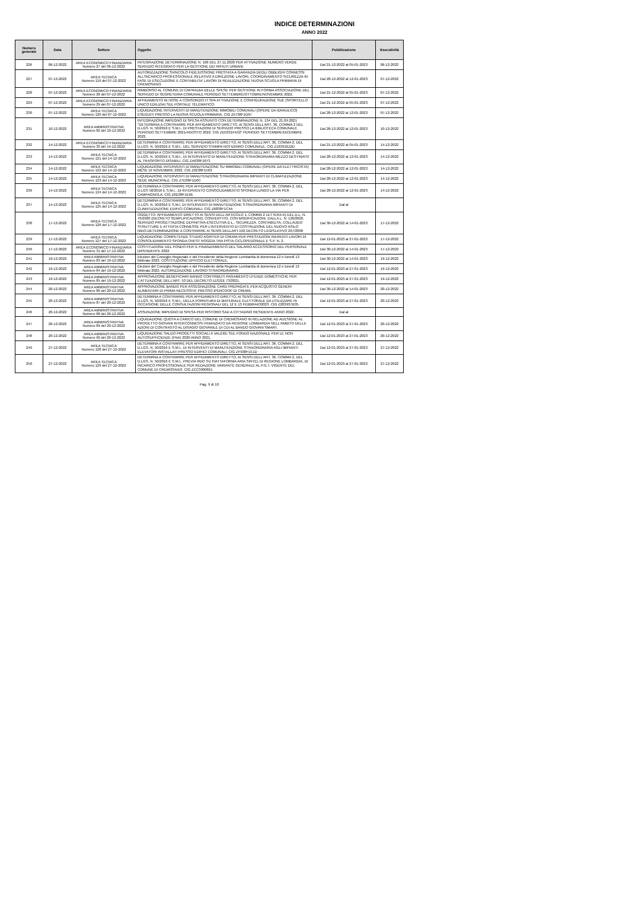INDICE DETERMINAZIONI
ANNO 2022
| Numero generale | Data | Settore | Oggetto | Pubblicazione | Esecutività |
| --- | --- | --- | --- | --- | --- |
| 226 | 06-12-2022 | AREA ECONOMICO FINANZIARIA Numero 27 del 06-12-2022 | INTEGRAZIONE DETERMINAZIONE N. 166 DEL 27.11.2020 PER ATTIVAZIONE NUMERO VERDE SERVIZIO INTEGRATO PER LA GESTIONE DEI RIFIUTI URBANI. | Dal 21-12-2022 al 05-01-2023 | 06-12-2022 |
| 227 | 07-12-2022 | AREA TECNICA Numero 119 del 07-12-2022 | AUTORIZZAZIONE SVINCOLO FIDEJUSSIONE PRESTATA A GARANZIA DEGLI OBBLIGHI CONNESSI ALL'INCARICO PROFESSIONALE RELATIVO A DIREZIONE LAVORI, COORDINAMENTO SICUREZZA IN FASE DI ESECUZIONE E CONTABILITA' LAVORI DI REALIZZAZIONE NUOVA SCUOLA PRIMARIA DI CREMOSANO. | Dal 28-12-2022 al 12-01-2023 | 07-12-2022 |
| 228 | 07-12-2022 | AREA ECONOMICO FINANZIARIA Numero 28 del 07-12-2022 | RIMBORSO AL COMUNE DI CAPRALBA DELLE SPESE PER GESTIONE IN FORMA ASSOCIAZIONE DEL SERVIZIO DI SEGRETERIA COMUNALE PERIODO SETTEMBRE/OTTOBRE/NOVEMBRE 2022. | Dal 21-12-2022 al 05-01-2023 | 07-12-2022 |
| 229 | 07-12-2022 | AREA ECONOMICO FINANZIARIA Numero 29 del 07-12-2022 | AFFIDAMENTO IN HOSE A CONSORZIO.IT SPA ATTIVAZIONE E CONFIGURAZIONE SUE (SPORTELLO UNICO EDILIZIA) SUL PORTALE TELEMATICO. | Dal 21-12-2022 al 05-01-2023 | 07-12-2022 |
| 230 | 07-12-2022 | AREA TECNICA Numero 120 del 07-12-2022 | LIQUIDAZIONE INTERVENTI DI MANUTENZIONE IMMOBILI COMUNALI (OPERE DA IDRAULICO) ESEGUITI PRESSO LA NUOVA SCUOLA PRIMARIA. CIG Z5738F1D97 | Dal 28-12-2022 al 12-01-2023 | 07-12-2022 |
| 231 | 10-12-2022 | AREA AMMINISTRATIVA Numero 82 del 10-12-2022 | INTEGRAZIONE IMPEGNO DI SPESA ASSUNTO CON DETERMINAZIONE N. 134 DEL 21.09.2021 "DETERMINA A CONTRARRE PER AFFIDAMENTO DIRETTO, AI SENSI DELL'ART. 36, COMMA 2 DEL D.LGS. N. 50/2016 E S.M.I., DI PRESTAZIONI DI SERVIZIO PRESSO LA BIBLIOTECA COMUNALE PERIODO SETTEMBRE 2021/AGOSTO 2022. CIG ZD5331FA32" PERIODO SETTEMBRE/DICEMBRE 2022. | Dal 28-12-2022 al 12-01-2023 | 10-12-2022 |
| 232 | 14-12-2022 | AREA ECONOMICO FINANZIARIA Numero 30 del 14-12-2022 | DETERMINA A CONTRARRE PER AFFIDAMENTO DIRETTO, AI SENSI DELL'ART. 36, COMMA 2, DEL D.LGS. N. 50/2016 E S.M.I., DEL SERVIZIO STAMPA NOTIZIARIO COMUNALE. CIG Z16391612D | Dal 21-12-2022 al 05-01-2023 | 14-12-2022 |
| 233 | 14-12-2022 | AREA TECNICA Numero 121 del 14-12-2022 | DETERMINA A CONTRARRE PER AFFIDAMENTO DIRETTO, AI SENSI DELL'ART. 36, COMMA 2, DEL D.LGS. N. 50/2016 E S.M.I., DI INTERVENTO DI MANUTENZIONE STRAORDINARIA MEZZO DESTINATO AL TRASPORTO DISABILI. CIG ZA638F1673 | Dal 28-12-2022 al 12-01-2023 | 14-12-2022 |
| 234 | 14-12-2022 | AREA TECNICA Numero 122 del 14-12-2022 | LIQUIDAZIONE INTERVENTI DI MANUTENZIONE SU IMMOBILI COMUNALI (OPERE DA ELETTRICISTA) MESE DI NOVEMBRE 2022. CIG Z0238F1563 | Dal 28-12-2022 al 12-01-2023 | 14-12-2022 |
| 235 | 14-12-2022 | AREA TECNICA Numero 123 del 14-12-2022 | LIQUIDAZIONE INTERVENTI DI MANUTENZIONE STRAORDINARIA IMPIANTI DI CLIMATIZZAZIONE SEDE MUNICIPALE. CIG Z7D38F1D0C | Dal 28-12-2022 al 12-01-2023 | 14-12-2022 |
| 236 | 14-12-2022 | AREA TECNICA Numero 124 del 14-12-2022 | DETERMINA A CONTRARRE PER AFFIDAMENTO DIRETTO, AI SENSI DELL'ART. 36, COMMA 2, DEL D.LGS 50/2016 E S.M.I., DI INTERVENTO CONSOLIDAMENTO SPONDA LUNGO LA VIA PER CAMPAGNOLA. CIG Z6D38F1E9E | Dal 28-12-2022 al 12-01-2023 | 14-12-2022 |
| 237 | 14-12-2022 | AREA TECNICA Numero 125 del 14-12-2022 | DETERMINA A CONTRARRE PER AFFIDAMENTO DIRETTO, AI SENSI DELL'ART. 36, COMMA 2, DEL D.LGS. N. 50/2016 E S.M.I. DI INTERVENTI DI MANUTENZIONE STRAORDINARIA IMPIANTI DI CLIMATIZZAZIONE EDIFICI COMUNALI. CIG Z6838F1C4A | Dal al | |
| 238 | 17-12-2022 | AREA TECNICA Numero 126 del 17-12-2022 | OGGETTO: AFFIDAMENTO DIRETTO AI SENSI DELL'ARTICOLO 1, COMMA 2 LETTERA A) DEL D.L. N. 76/2020 (DECRETO SEMPLIFICAZIONI), CONVERTITO, CON MODIFICAZIONI, DALLA L. N. 120/2020. SERVIZIO PROGETTAZIONE DEFINITIVA-ESECUTIVA D.L., SICUREZZA. CONTABILITA, COLLAUDO STRUTTURE E ATTIVITA CONNESSE PER L'INTERVENTO DI COSTRUZIONE DEL NUOVO ASILO NIDO.DETERMINAZIONE A CONTRARRE AI SENSI DELLART.192 DECRETO LEGISLATIVO 267/2000 | Dal 30-12-2022 al 14-01-2023 | 17-12-2022 |
| 239 | 17-12-2022 | AREA TECNICA Numero 127 del 17-12-2022 | LIQUIDAZIONE COMPETENZE STUDIO AGRITER DI CREMA PER PRESTAZIONI INERENTI LAVORI DI CONSOLIDAMENTO SPONDA OVEST ROGGIA TRA PISTA CICLOPEDONALE E S.P. N. 2. | Dal 12-01-2023 al 27-01-2023 | 17-12-2022 |
| 240 | 17-12-2022 | AREA ECONOMICO FINANZIARIA Numero 31 del 17-12-2022 | COSTITUZIONE DEL FONDO PER IL FINANZIAMENTO DEL SALARIO ACCESSORIO DEL PERSONALE DIPENDENTE 2022 | Dal 30-12-2022 al 14-01-2023 | 17-12-2022 |
| 241 | 19-12-2022 | AREA AMMINISTRATIVA Numero 83 del 19-12-2022 | Elezioni del Consiglio Regionale e del Presidente della Regione Lombardia di domenica 12 e lunedì 13 febbraio 2023. COSTITUZIONE UFFICIO ELETTORALE. | Dal 30-12-2022 al 14-01-2023 | 19-12-2022 |
| 242 | 19-12-2022 | AREA AMMINISTRATIVA Numero 84 del 19-12-2022 | Elezioni del Consiglio Regionale e del Presidente della Regione Lombardia di domenica 12 e lunedì 13 febbraio 2023. AUTORIZZAZIONE LAVORO STRAORDINARIO. | Dal 12-01-2023 al 27-01-2023 | 19-12-2022 |
| 243 | 19-12-2022 | AREA AMMINISTRATIVA Numero 85 del 19-12-2022 | APPROVAZIONE BENEFICIARI BANDO CONTRIBUTI PAGAMENTO UTENZE DOMESTICHE PER L'ATTUAZIONE DELL'ART. 53 DEL DECRETO LEGGE 73/2021. | Dal 12-01-2023 al 27-01-2023 | 19-12-2022 |
| 244 | 20-12-2022 | AREA AMMINISTRATIVA Numero 86 del 20-12-2022 | APPROVAZIONE BANDO PER ASSEGNAZIONE CARD PREPAGATE PER ACQUISTO GENERI ALIMENTARI DI PRIMA NECESSITA' PRESSO IPERCOOP DI CREMA. | Dal 30-12-2022 al 14-01-2023 | 20-12-2022 |
| 245 | 20-12-2022 | AREA AMMINISTRATIVA Numero 87 del 20-12-2022 | DETERMINA A CONTRARRE PER AFFIDAMENTO DIRETTO, AI SENSI DELL'ART. 36, COMMA 2, DEL D.LGS. N. 50/2016 E S.M.I., DELLA FORNITURA DI MATERIALE ELETTORALE DA UTILIZZARE IN OCCASIONE DELLE CONSULTAZIONI REGIONALI DEL 12 E 13 FEBBRAIO2023. CIG Z203937B35. | Dal 12-01-2023 al 27-01-2023 | 20-12-2022 |
| 246 | 20-12-2022 | AREA AMMINISTRATIVA Numero 88 del 20-12-2022 | ASSUNZIONE IMPEGNO DI SPESA PER RISTORO SAD A CITTADINO RESIDENTE ANNO 2022. | Dal al | |
| 247 | 20-12-2022 | AREA AMMINISTRATIVA Numero 89 del 20-12-2022 | LIQUIDAZIONE QUOTA A CARICO DEL COMUNE DI CREMOSANO IN RELAZIONE AD ADESIONE AL PROGETTO GIOVANI INTERCONNESSI FINANZIATO DA REGIONE LOMBARDIA NELL'AMBITO DELLE AZIONI DI CONTRASTO AL DISAGIO GIOVANILE DI CUI AL BANDO GIOVANI SMART. | Dal 12-01-2023 al 27-01-2023 | 20-12-2022 |
| 248 | 20-12-2022 | AREA AMMINISTRATIVA Numero 90 del 20-12-2022 | LIQUIDAZIONE SALDO PROGETTI SOCIALI A VALERE SUL FONDO NAZIONALE PER LE NON AUTOSUFFICIENZE (FNA) 2020 ANNO 2021. | Dal 12-01-2023 al 27-01-2023 | 20-12-2022 |
| 249 | 27-12-2022 | AREA TECNICA Numero 128 del 27-12-2022 | DETERMINA A CONTRARRE PER AFFIDAMENTO DIRETTO, AI SENSI DELL'ART. 36, COMMA 2, DEL D.LGS. N. 50/2016 E S.M.I., DI INTERVENTI DI MANUTENZIONE STRAORDINARIA AGLI IMPIANTI ELEVATORI INSTALLATI PRESSO EDIFICI COMUNALI. CIG ZF938F1E1D | Dal 12-01-2023 al 27-01-2023 | 27-12-2022 |
| 250 | 27-12-2022 | AREA TECNICA Numero 129 del 27-12-2022 | DETERMINA A CONTRARRE PER AFFIDAMENTO DIRETTO, AI SENSI DELL'ART. 36, COMMA 2, DEL D.LGS. N. 50/2016 E S.M.I., PREVIA RDO SU PIATTAFORMA ARIA SINTEL DI REGIONE LOMBARDIA, DI INCARICO PROFESSIONALE PER REDAZIONE VARIANTE GENERALE AL P.G.T. VIGENTE DEL COMUNE DI CREMOSANO. CIG ZCC3900815 | Dal 12-01-2023 al 27-01-2023 | 27-12-2022 |
Pag. 9 di 10